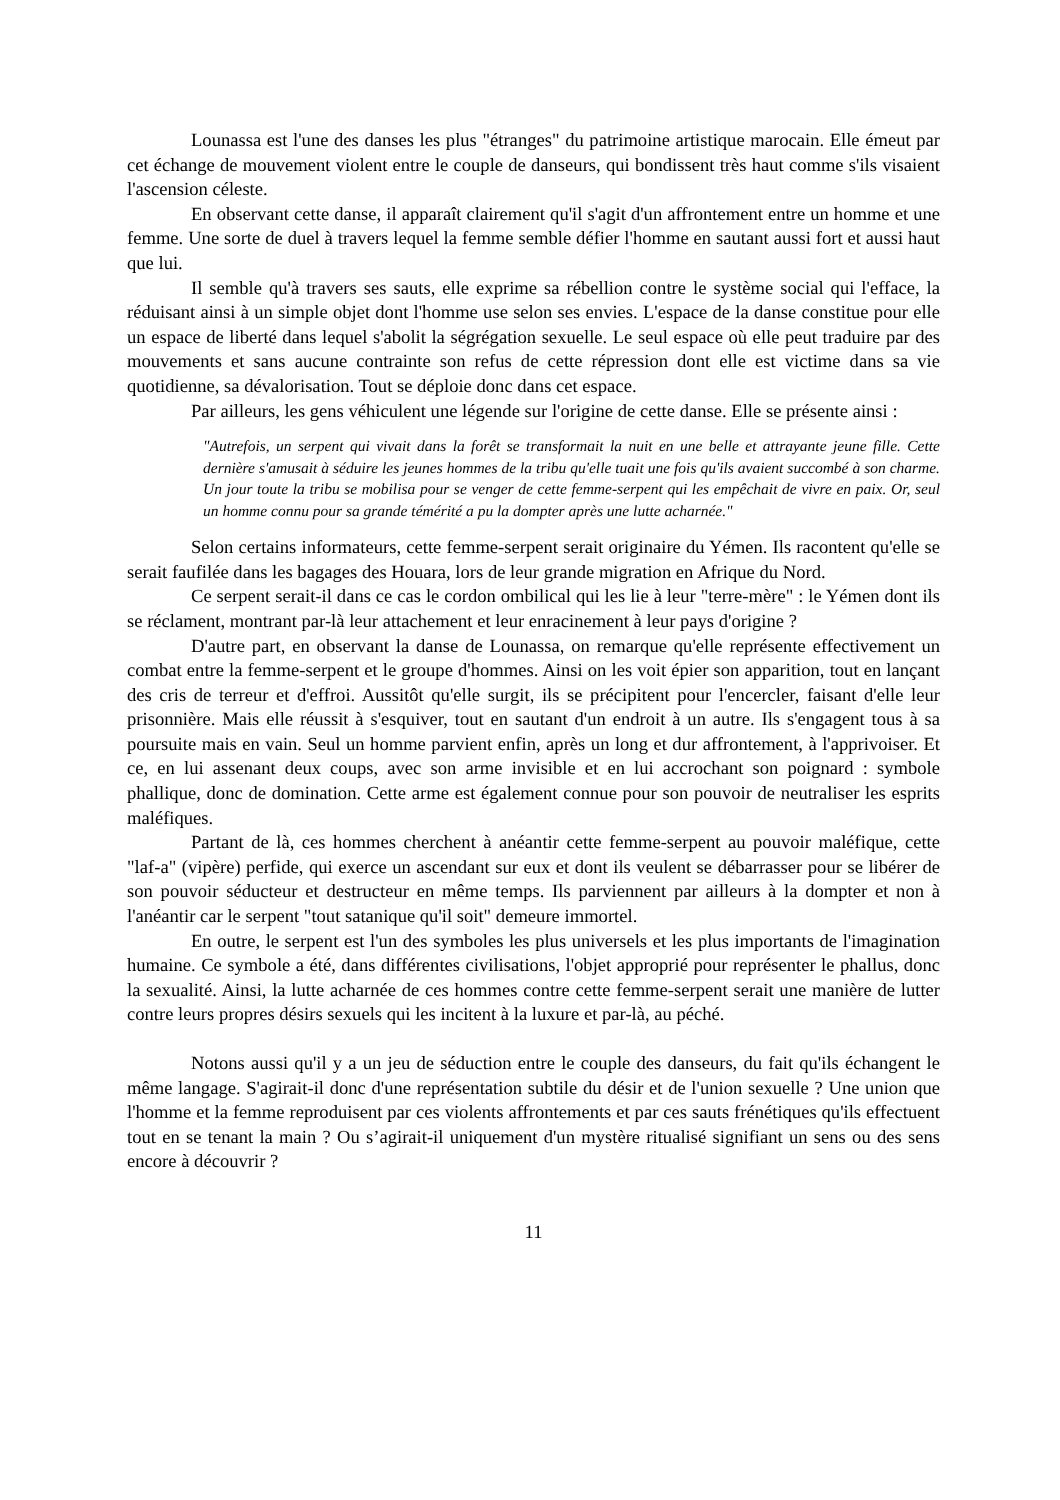Lounassa est l'une des danses les plus "étranges" du patrimoine artistique marocain. Elle émeut par cet échange de mouvement violent entre le couple de danseurs, qui bondissent très haut comme s'ils visaient l'ascension céleste.
En observant cette danse, il apparaît clairement qu'il s'agit d'un affrontement entre un homme et une femme. Une sorte de duel à travers lequel la femme semble défier l'homme en sautant aussi fort et aussi haut que lui.
Il semble qu'à travers ses sauts, elle exprime sa rébellion contre le système social qui l'efface, la réduisant ainsi à un simple objet dont l'homme use selon ses envies. L'espace de la danse constitue pour elle un espace de liberté dans lequel s'abolit la ségrégation sexuelle. Le seul espace où elle peut traduire par des mouvements et sans aucune contrainte son refus de cette répression dont elle est victime dans sa vie quotidienne, sa dévalorisation. Tout se déploie donc dans cet espace.
Par ailleurs, les gens véhiculent une légende sur l'origine de cette danse. Elle se présente ainsi :
"Autrefois, un serpent qui vivait dans la forêt se transformait la nuit en une belle et attrayante jeune fille. Cette dernière s'amusait à séduire les jeunes hommes de la tribu qu'elle tuait une fois qu'ils avaient succombé à son charme. Un jour toute la tribu se mobilisa pour se venger de cette femme-serpent qui les empêchait de vivre en paix. Or, seul un homme connu pour sa grande témérité a pu la dompter après une lutte acharnée."
Selon certains informateurs, cette femme-serpent serait originaire du Yémen. Ils racontent qu'elle se serait faufilée dans les bagages des Houara, lors de leur grande migration en Afrique du Nord.
Ce serpent serait-il dans ce cas le cordon ombilical qui les lie à leur "terre-mère" : le Yémen dont ils se réclament, montrant par-là leur attachement et leur enracinement à leur pays d'origine ?
D'autre part, en observant la danse de Lounassa, on remarque qu'elle représente effectivement un combat entre la femme-serpent et le groupe d'hommes. Ainsi on les voit épier son apparition, tout en lançant des cris de terreur et d'effroi. Aussitôt qu'elle surgit, ils se précipitent pour l'encercler, faisant d'elle leur prisonnière. Mais elle réussit à s'esquiver, tout en sautant d'un endroit à un autre. Ils s'engagent tous à sa poursuite mais en vain. Seul un homme parvient enfin, après un long et dur affrontement, à l'apprivoiser. Et ce, en lui assenant deux coups, avec son arme invisible et en lui accrochant son poignard : symbole phallique, donc de domination. Cette arme est également connue pour son pouvoir de neutraliser les esprits maléfiques.
Partant de là, ces hommes cherchent à anéantir cette femme-serpent au pouvoir maléfique, cette "laf-a" (vipère) perfide, qui exerce un ascendant sur eux et dont ils veulent se débarrasser pour se libérer de son pouvoir séducteur et destructeur en même temps. Ils parviennent par ailleurs à la dompter et non à l'anéantir car le serpent "tout satanique qu'il soit" demeure immortel.
En outre, le serpent est l'un des symboles les plus universels et les plus importants de l'imagination humaine. Ce symbole a été, dans différentes civilisations, l'objet approprié pour représenter le phallus, donc la sexualité. Ainsi, la lutte acharnée de ces hommes contre cette femme-serpent serait une manière de lutter contre leurs propres désirs sexuels qui les incitent à la luxure et par-là, au péché.
Notons aussi qu'il y a un jeu de séduction entre le couple des danseurs, du fait qu'ils échangent le même langage. S'agirait-il donc d'une représentation subtile du désir et de l'union sexuelle ? Une union que l'homme et la femme reproduisent par ces violents affrontements et par ces sauts frénétiques qu'ils effectuent tout en se tenant la main ? Ou s’agirait-il uniquement d'un mystère ritualisé signifiant un sens ou des sens encore à découvrir ?
11